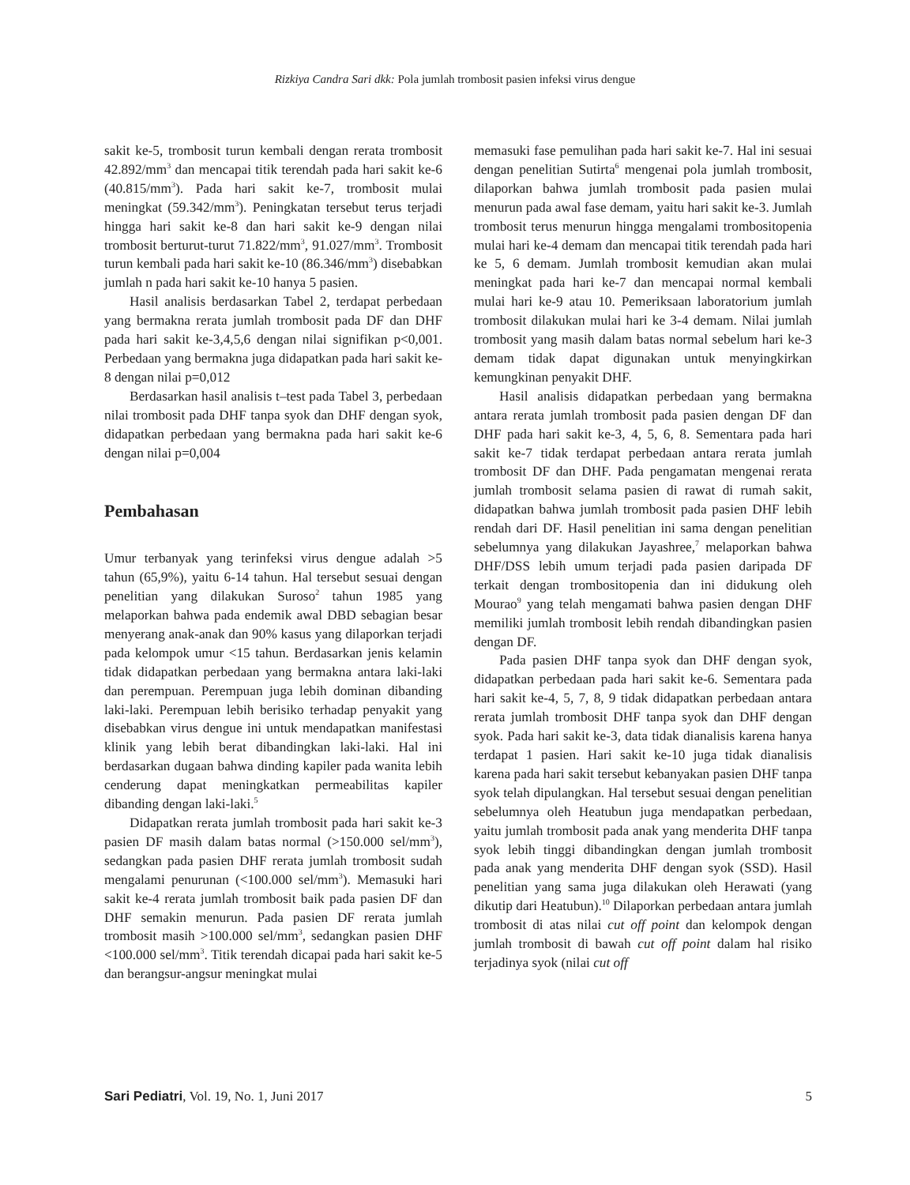Rizkiya Candra Sari dkk: Pola jumlah trombosit pasien infeksi virus dengue
sakit ke-5, trombosit turun kembali dengan rerata trombosit 42.892/mm<sup>3</sup> dan mencapai titik terendah pada hari sakit ke-6 (40.815/mm<sup>3</sup>). Pada hari sakit ke-7, trombosit mulai meningkat (59.342/mm<sup>3</sup>). Peningkatan tersebut terus terjadi hingga hari sakit ke-8 dan hari sakit ke-9 dengan nilai trombosit berturut-turut 71.822/mm<sup>3</sup>, 91.027/mm<sup>3</sup>. Trombosit turun kembali pada hari sakit ke-10 (86.346/mm<sup>3</sup>) disebabkan jumlah n pada hari sakit ke-10 hanya 5 pasien.
Hasil analisis berdasarkan Tabel 2, terdapat perbedaan yang bermakna rerata jumlah trombosit pada DF dan DHF pada hari sakit ke-3,4,5,6 dengan nilai signifikan p<0,001. Perbedaan yang bermakna juga didapatkan pada hari sakit ke-8 dengan nilai p=0,012
Berdasarkan hasil analisis t–test pada Tabel 3, perbedaan nilai trombosit pada DHF tanpa syok dan DHF dengan syok, didapatkan perbedaan yang bermakna pada hari sakit ke-6 dengan nilai p=0,004
Pembahasan
Umur terbanyak yang terinfeksi virus dengue adalah >5 tahun (65,9%), yaitu 6-14 tahun. Hal tersebut sesuai dengan penelitian yang dilakukan Suroso<sup>2</sup> tahun 1985 yang melaporkan bahwa pada endemik awal DBD sebagian besar menyerang anak-anak dan 90% kasus yang dilaporkan terjadi pada kelompok umur <15 tahun. Berdasarkan jenis kelamin tidak didapatkan perbedaan yang bermakna antara laki-laki dan perempuan. Perempuan juga lebih dominan dibanding laki-laki. Perempuan lebih berisiko terhadap penyakit yang disebabkan virus dengue ini untuk mendapatkan manifestasi klinik yang lebih berat dibandingkan laki-laki. Hal ini berdasarkan dugaan bahwa dinding kapiler pada wanita lebih cenderung dapat meningkatkan permeabilitas kapiler dibanding dengan laki-laki.<sup>5</sup>
Didapatkan rerata jumlah trombosit pada hari sakit ke-3 pasien DF masih dalam batas normal (>150.000 sel/mm<sup>3</sup>), sedangkan pada pasien DHF rerata jumlah trombosit sudah mengalami penurunan (<100.000 sel/mm<sup>3</sup>). Memasuki hari sakit ke-4 rerata jumlah trombosit baik pada pasien DF dan DHF semakin menurun. Pada pasien DF rerata jumlah trombosit masih >100.000 sel/mm<sup>3</sup>, sedangkan pasien DHF <100.000 sel/mm<sup>3</sup>. Titik terendah dicapai pada hari sakit ke-5 dan berangsur-angsur meningkat mulai
memasuki fase pemulihan pada hari sakit ke-7. Hal ini sesuai dengan penelitian Sutirta<sup>6</sup> mengenai pola jumlah trombosit, dilaporkan bahwa jumlah trombosit pada pasien mulai menurun pada awal fase demam, yaitu hari sakit ke-3. Jumlah trombosit terus menurun hingga mengalami trombositopenia mulai hari ke-4 demam dan mencapai titik terendah pada hari ke 5, 6 demam. Jumlah trombosit kemudian akan mulai meningkat pada hari ke-7 dan mencapai normal kembali mulai hari ke-9 atau 10. Pemeriksaan laboratorium jumlah trombosit dilakukan mulai hari ke 3-4 demam. Nilai jumlah trombosit yang masih dalam batas normal sebelum hari ke-3 demam tidak dapat digunakan untuk menyingkirkan kemungkinan penyakit DHF.
Hasil analisis didapatkan perbedaan yang bermakna antara rerata jumlah trombosit pada pasien dengan DF dan DHF pada hari sakit ke-3, 4, 5, 6, 8. Sementara pada hari sakit ke-7 tidak terdapat perbedaan antara rerata jumlah trombosit DF dan DHF. Pada pengamatan mengenai rerata jumlah trombosit selama pasien di rawat di rumah sakit, didapatkan bahwa jumlah trombosit pada pasien DHF lebih rendah dari DF. Hasil penelitian ini sama dengan penelitian sebelumnya yang dilakukan Jayashree,<sup>7</sup> melaporkan bahwa DHF/DSS lebih umum terjadi pada pasien daripada DF terkait dengan trombositopenia dan ini didukung oleh Mourao<sup>9</sup> yang telah mengamati bahwa pasien dengan DHF memiliki jumlah trombosit lebih rendah dibandingkan pasien dengan DF.
Pada pasien DHF tanpa syok dan DHF dengan syok, didapatkan perbedaan pada hari sakit ke-6. Sementara pada hari sakit ke-4, 5, 7, 8, 9 tidak didapatkan perbedaan antara rerata jumlah trombosit DHF tanpa syok dan DHF dengan syok. Pada hari sakit ke-3, data tidak dianalisis karena hanya terdapat 1 pasien. Hari sakit ke-10 juga tidak dianalisis karena pada hari sakit tersebut kebanyakan pasien DHF tanpa syok telah dipulangkan. Hal tersebut sesuai dengan penelitian sebelumnya oleh Heatubun juga mendapatkan perbedaan, yaitu jumlah trombosit pada anak yang menderita DHF tanpa syok lebih tinggi dibandingkan dengan jumlah trombosit pada anak yang menderita DHF dengan syok (SSD). Hasil penelitian yang sama juga dilakukan oleh Herawati (yang dikutip dari Heatubun).<sup>10</sup> Dilaporkan perbedaan antara jumlah trombosit di atas nilai cut off point dan kelompok dengan jumlah trombosit di bawah cut off point dalam hal risiko terjadinya syok (nilai cut off
Sari Pediatri, Vol. 19, No. 1, Juni 2017 5